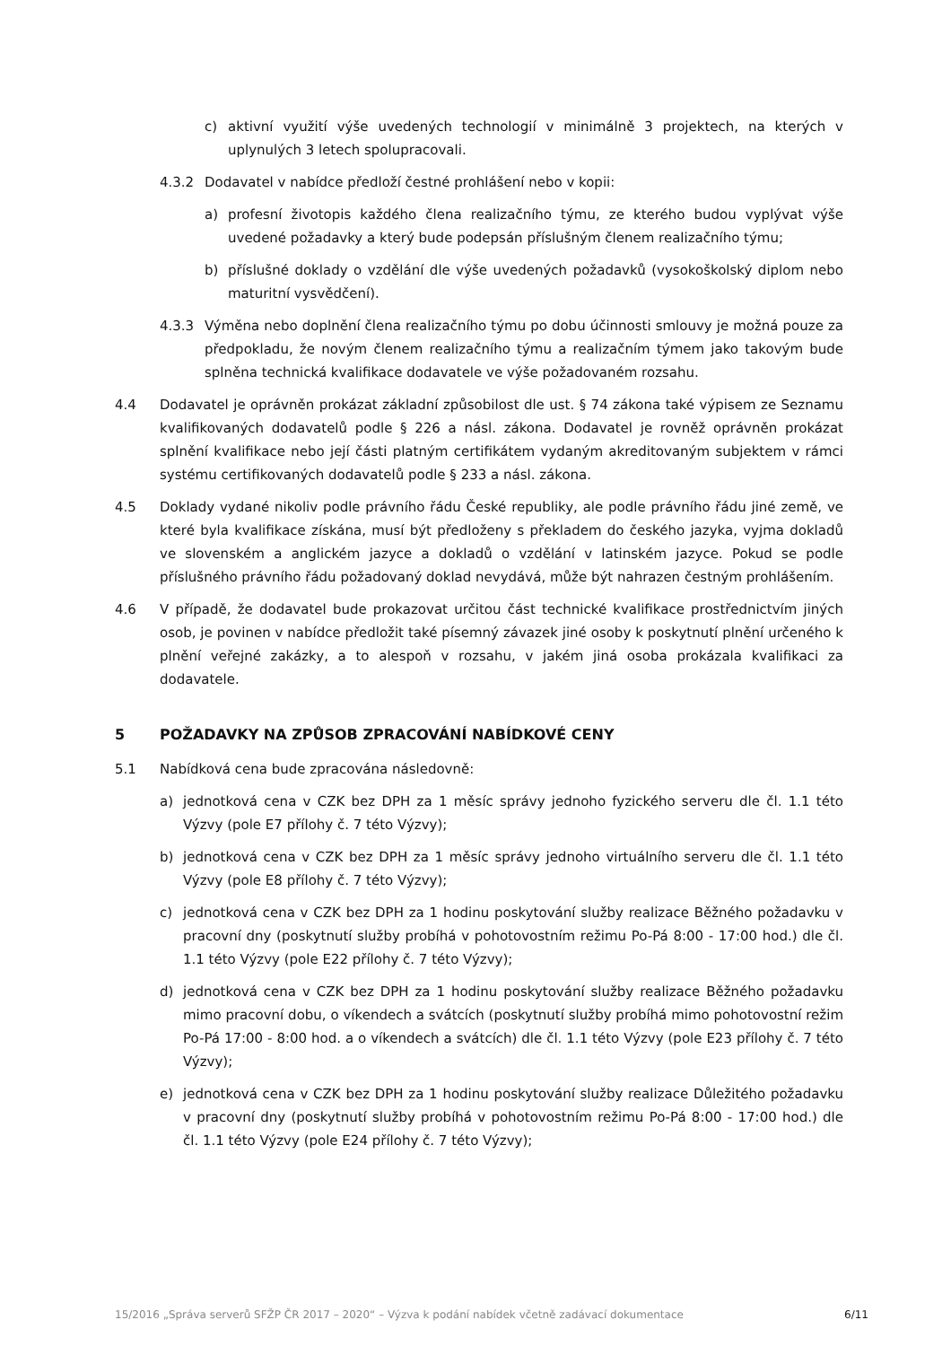c) aktivní využití výše uvedených technologií v minimálně 3 projektech, na kterých v uplynulých 3 letech spolupracovali.
4.3.2 Dodavatel v nabídce předloží čestné prohlášení nebo v kopii:
a) profesní životopis každého člena realizačního týmu, ze kterého budou vyplývat výše uvedené požadavky a který bude podepsán příslušným členem realizačního týmu;
b) příslušné doklady o vzdělání dle výše uvedených požadavků (vysokoškolský diplom nebo maturitní vysvědčení).
4.3.3 Výměna nebo doplnění člena realizačního týmu po dobu účinnosti smlouvy je možná pouze za předpokladu, že novým členem realizačního týmu a realizačním týmem jako takovým bude splněna technická kvalifikace dodavatele ve výše požadovaném rozsahu.
4.4 Dodavatel je oprávněn prokázat základní způsobilost dle ust. § 74 zákona také výpisem ze Seznamu kvalifikovaných dodavatelů podle § 226 a násl. zákona. Dodavatel je rovněž oprávněn prokázat splnění kvalifikace nebo její části platným certifikátem vydaným akreditovaným subjektem v rámci systému certifikovaných dodavatelů podle § 233 a násl. zákona.
4.5 Doklady vydané nikoliv podle právního řádu České republiky, ale podle právního řádu jiné země, ve které byla kvalifikace získána, musí být předloženy s překladem do českého jazyka, vyjma dokladů ve slovenském a anglickém jazyce a dokladů o vzdělání v latinském jazyce. Pokud se podle příslušného právního řádu požadovaný doklad nevydává, může být nahrazen čestným prohlášením.
4.6 V případě, že dodavatel bude prokazovat určitou část technické kvalifikace prostřednictvím jiných osob, je povinen v nabídce předložit také písemný závazek jiné osoby k poskytnutí plnění určeného k plnění veřejné zakázky, a to alespoň v rozsahu, v jakém jiná osoba prokázala kvalifikaci za dodavatele.
5 POŽADAVKY NA ZPŮSOB ZPRACOVÁNÍ NABÍDKOVÉ CENY
5.1 Nabídková cena bude zpracována následovně:
a) jednotková cena v CZK bez DPH za 1 měsíc správy jednoho fyzického serveru dle čl. 1.1 této Výzvy (pole E7 přílohy č. 7 této Výzvy);
b) jednotková cena v CZK bez DPH za 1 měsíc správy jednoho virtuálního serveru dle čl. 1.1 této Výzvy (pole E8 přílohy č. 7 této Výzvy);
c) jednotková cena v CZK bez DPH za 1 hodinu poskytování služby realizace Běžného požadavku v pracovní dny (poskytnutí služby probíhá v pohotovostním režimu Po-Pá 8:00 - 17:00 hod.) dle čl. 1.1 této Výzvy (pole E22 přílohy č. 7 této Výzvy);
d) jednotková cena v CZK bez DPH za 1 hodinu poskytování služby realizace Běžného požadavku mimo pracovní dobu, o víkendech a svátcích (poskytnutí služby probíhá mimo pohotovostní režim Po-Pá 17:00 - 8:00 hod. a o víkendech a svátcích) dle čl. 1.1 této Výzvy (pole E23 přílohy č. 7 této Výzvy);
e) jednotková cena v CZK bez DPH za 1 hodinu poskytování služby realizace Důležitého požadavku v pracovní dny (poskytnutí služby probíhá v pohotovostním režimu Po-Pá 8:00 - 17:00 hod.) dle čl. 1.1 této Výzvy (pole E24 přílohy č. 7 této Výzvy);
15/2016 „Správa serverů SFŽP ČR 2017 – 2020“ – Výzva k podání nabídek včetně zadávací dokumentace 6/11